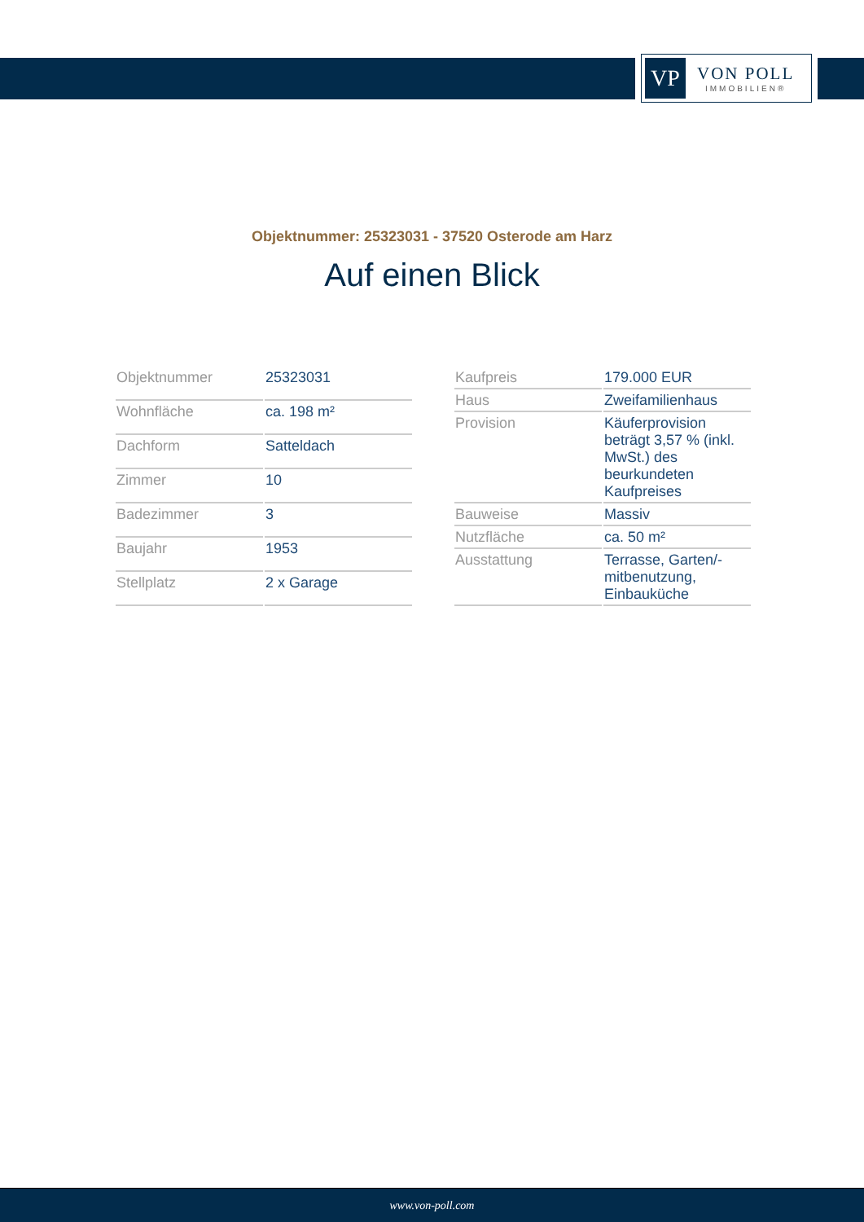VP
VON POLL
IMMOBILIEN®
Objektnummer: 25323031 - 37520 Osterode am Harz
Auf einen Blick
| Objektnummer | 25323031 |
| Wohnfläche | ca. 198 m² |
| Dachform | Satteldach |
| Zimmer | 10 |
| Badezimmer | 3 |
| Baujahr | 1953 |
| Stellplatz | 2 x Garage |
| Kaufpreis | 179.000 EUR |
| Haus | Zweifamilienhaus |
| Provision | Käuferprovision beträgt 3,57 % (inkl. MwSt.) des beurkundeten Kaufpreises |
| Bauweise | Massiv |
| Nutzfläche | ca. 50 m² |
| Ausstattung | Terrasse, Garten/-mitbenutzung, Einbauküche |
www.von-poll.com